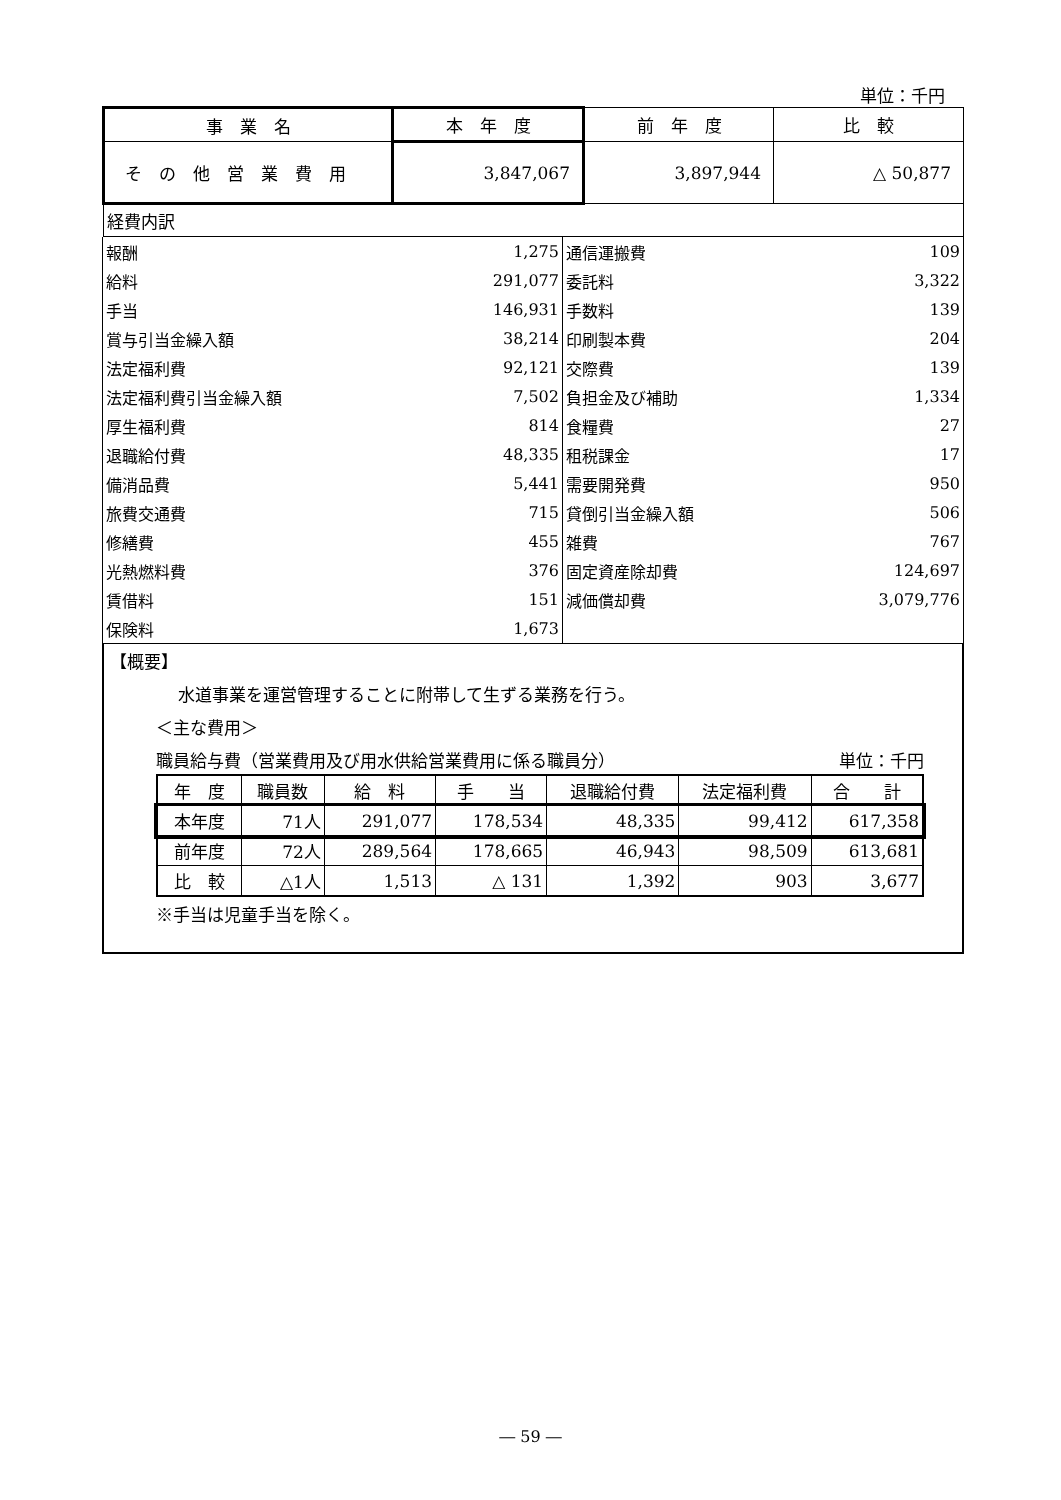単位：千円
| 事 業 名 | 本 年 度 | 前 年 度 | 比 較 |
| そ の 他 営 業 費 用 | 3,847,067 | 3,897,944 | △ 50,877 |
| 経費内訳 | | | |
| 報酬 | 1,275 | 通信運搬費 | 109 |
| 給料 | 291,077 | 委託料 | 3,322 |
| 手当 | 146,931 | 手数料 | 139 |
| 賞与引当金繰入額 | 38,214 | 印刷製本費 | 204 |
| 法定福利費 | 92,121 | 交際費 | 139 |
| 法定福利費引当金繰入額 | 7,502 | 負担金及び補助 | 1,334 |
| 厚生福利費 | 814 | 食糧費 | 27 |
| 退職給付費 | 48,335 | 租税課金 | 17 |
| 備消品費 | 5,441 | 需要開発費 | 950 |
| 旅費交通費 | 715 | 貸倒引当金繰入額 | 506 |
| 修繕費 | 455 | 雑費 | 767 |
| 光熱燃料費 | 376 | 固定資産除却費 | 124,697 |
| 賃借料 | 151 | 減価償却費 | 3,079,776 |
| 保険料 | 1,673 | | |
【概要】
水道事業を運営管理することに附帯して生ずる業務を行う。
＜主な費用＞
職員給与費（営業費用及び用水供給営業費用に係る職員分） 単位：千円
| 年 度 | 職員数 | 給 料 | 手 当 | 退職給付費 | 法定福利費 | 合 計 |
| 本年度 | 71人 | 291,077 | 178,534 | 48,335 | 99,412 | 617,358 |
| 前年度 | 72人 | 289,564 | 178,665 | 46,943 | 98,509 | 613,681 |
| 比 較 | △1人 | 1,513 | △ 131 | 1,392 | 903 | 3,677 |
※手当は児童手当を除く。
― 59 ―